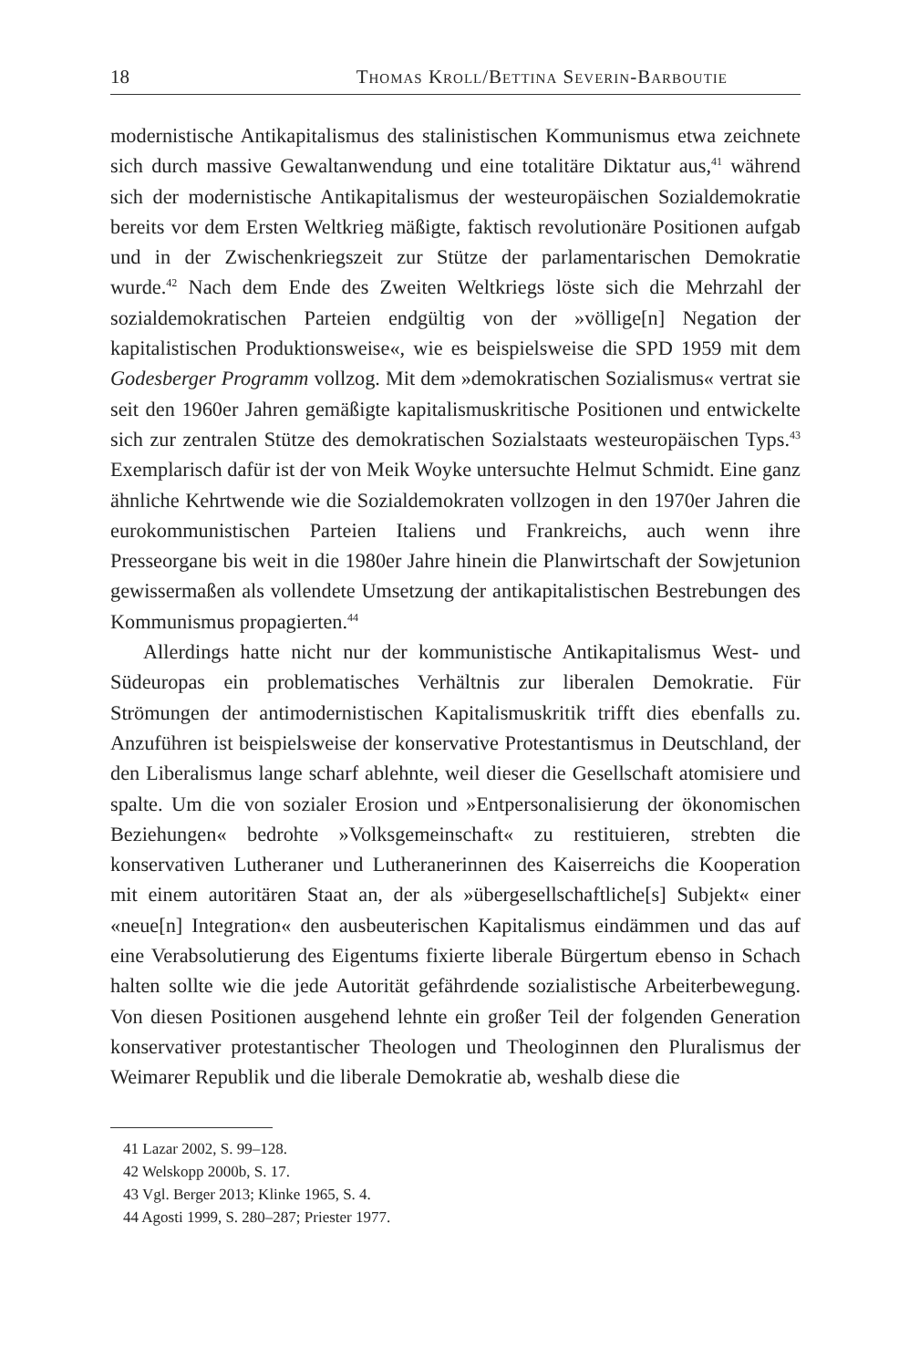18 Thomas Kroll/Bettina Severin-Barboutie
modernistische Antikapitalismus des stalinistischen Kommunismus etwa zeichnete sich durch massive Gewaltanwendung und eine totalitäre Diktatur aus,<sup>41</sup> während sich der modernistische Antikapitalismus der westeuropäischen Sozialdemokratie bereits vor dem Ersten Weltkrieg mäßigte, faktisch revolutionäre Positionen aufgab und in der Zwischenkriegszeit zur Stütze der parlamentarischen Demokratie wurde.<sup>42</sup> Nach dem Ende des Zweiten Weltkriegs löste sich die Mehrzahl der sozialdemokratischen Parteien endgültig von der »völlige[n] Negation der kapitalistischen Produktionsweise«, wie es beispielsweise die SPD 1959 mit dem Godesberger Programm vollzog. Mit dem »demokratischen Sozialismus« vertrat sie seit den 1960er Jahren gemäßigte kapitalismuskritische Positionen und entwickelte sich zur zentralen Stütze des demokratischen Sozialstaats westeuropäischen Typs.<sup>43</sup> Exemplarisch dafür ist der von Meik Woyke untersuchte Helmut Schmidt. Eine ganz ähnliche Kehrtwende wie die Sozialdemokraten vollzogen in den 1970er Jahren die eurokommunistischen Parteien Italiens und Frankreichs, auch wenn ihre Presseorgane bis weit in die 1980er Jahre hinein die Planwirtschaft der Sowjetunion gewissermaßen als vollendete Umsetzung der antikapitalistischen Bestrebungen des Kommunismus propagierten.<sup>44</sup>
Allerdings hatte nicht nur der kommunistische Antikapitalismus West- und Südeuropas ein problematisches Verhältnis zur liberalen Demokratie. Für Strömungen der antimodernistischen Kapitalismuskritik trifft dies ebenfalls zu. Anzuführen ist beispielsweise der konservative Protestantismus in Deutschland, der den Liberalismus lange scharf ablehnte, weil dieser die Gesellschaft atomisiere und spalte. Um die von sozialer Erosion und »Entpersonalisierung der ökonomischen Beziehungen« bedrohte »Volksgemeinschaft« zu restituieren, strebten die konservativen Lutheraner und Lutheranerinnen des Kaiserreichs die Kooperation mit einem autoritären Staat an, der als »übergesellschaftliche[s] Subjekt« einer «neue[n] Integration« den ausbeuterischen Kapitalismus eindämmen und das auf eine Verabsolutierung des Eigentums fixierte liberale Bürgertum ebenso in Schach halten sollte wie die jede Autorität gefährdende sozialistische Arbeiterbewegung. Von diesen Positionen ausgehend lehnte ein großer Teil der folgenden Generation konservativer protestantischer Theologen und Theologinnen den Pluralismus der Weimarer Republik und die liberale Demokratie ab, weshalb diese die
41 Lazar 2002, S. 99–128.
42 Welskopp 2000b, S. 17.
43 Vgl. Berger 2013; Klinke 1965, S. 4.
44 Agosti 1999, S. 280–287; Priester 1977.